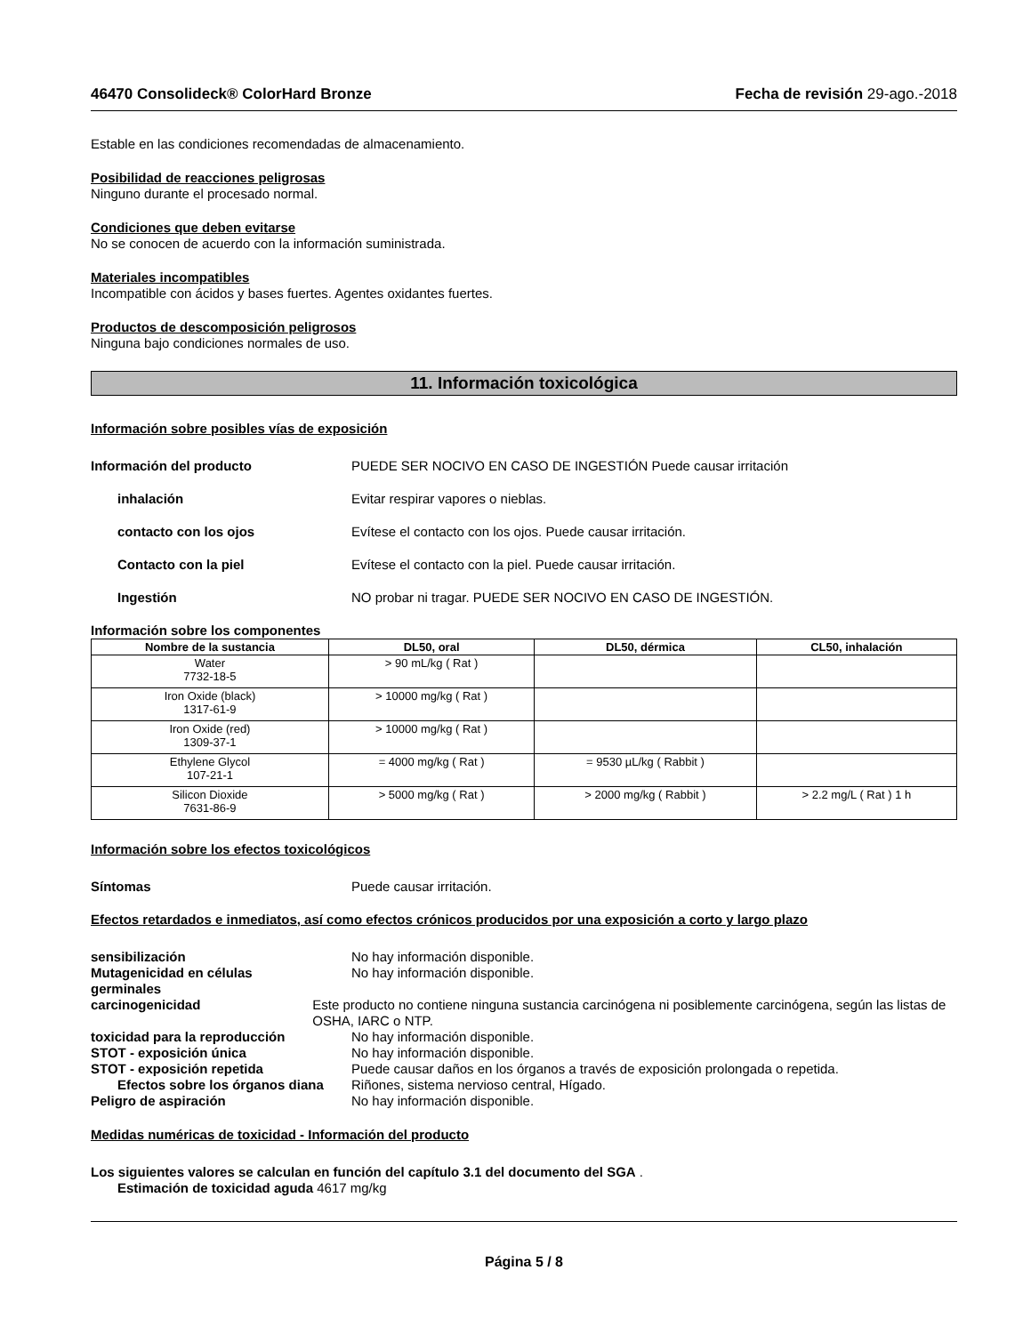46470 Consolideck® ColorHard Bronze Fecha de revisión 29-ago.-2018
Estable en las condiciones recomendadas de almacenamiento.
Posibilidad de reacciones peligrosas
Ninguno durante el procesado normal.
Condiciones que deben evitarse
No se conocen de acuerdo con la información suministrada.
Materiales incompatibles
Incompatible con ácidos y bases fuertes. Agentes oxidantes fuertes.
Productos de descomposición peligrosos
Ninguna bajo condiciones normales de uso.
11. Información toxicológica
Información sobre posibles vías de exposición
Información del producto PUEDE SER NOCIVO EN CASO DE INGESTIÓN Puede causar irritación
inhalación Evitar respirar vapores o nieblas.
contacto con los ojos Evítese el contacto con los ojos. Puede causar irritación.
Contacto con la piel Evítese el contacto con la piel. Puede causar irritación.
Ingestión NO probar ni tragar. PUEDE SER NOCIVO EN CASO DE INGESTIÓN.
Información sobre los componentes
| Nombre de la sustancia | DL50, oral | DL50, dérmica | CL50, inhalación |
| --- | --- | --- | --- |
| Water 7732-18-5 | > 90 mL/kg ( Rat ) | | |
| Iron Oxide (black) 1317-61-9 | > 10000 mg/kg ( Rat ) | | |
| Iron Oxide (red) 1309-37-1 | > 10000 mg/kg ( Rat ) | | |
| Ethylene Glycol 107-21-1 | = 4000 mg/kg ( Rat ) | = 9530 µL/kg ( Rabbit ) | |
| Silicon Dioxide 7631-86-9 | > 5000 mg/kg ( Rat ) | > 2000 mg/kg ( Rabbit ) | > 2.2 mg/L ( Rat ) 1 h |
Información sobre los efectos toxicológicos
Síntomas Puede causar irritación.
Efectos retardados e inmediatos, así como efectos crónicos producidos por una exposición a corto y largo plazo
sensibilización No hay información disponible.
Mutagenicidad en células
germinales No hay información disponible.
carcinogenicidad Este producto no contiene ninguna sustancia carcinógena ni posiblemente carcinógena, según las listas de OSHA, IARC o NTP.
toxicidad para la reproducción No hay información disponible.
STOT - exposición única No hay información disponible.
STOT - exposición repetida Puede causar daños en los órganos a través de exposición prolongada o repetida.
Efectos sobre los órganos diana Riñones, sistema nervioso central, Hígado.
Peligro de aspiración No hay información disponible.
Medidas numéricas de toxicidad - Información del producto
Los siguientes valores se calculan en función del capítulo 3.1 del documento del SGA .
Estimación de toxicidad aguda 4617 mg/kg
Página 5 / 8